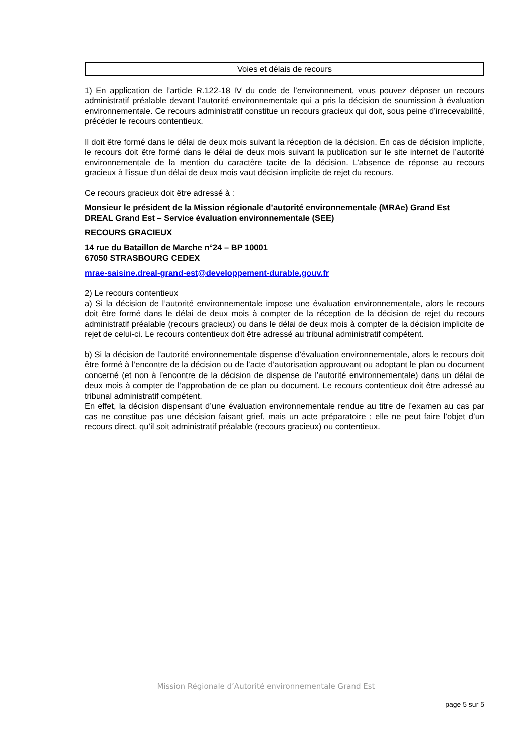Voies et délais de recours
1) En application de l’article R.122-18 IV du code de l’environnement, vous pouvez déposer un recours administratif préalable devant l’autorité environnementale qui a pris la décision de soumission à évaluation environnementale. Ce recours administratif constitue un recours gracieux qui doit, sous peine d’irrecevabilité, précéder le recours contentieux.
Il doit être formé dans le délai de deux mois suivant la réception de la décision. En cas de décision implicite, le recours doit être formé dans le délai de deux mois suivant la publication sur le site internet de l’autorité environnementale de la mention du caractère tacite de la décision. L’absence de réponse au recours gracieux à l’issue d’un délai de deux mois vaut décision implicite de rejet du recours.
Ce recours gracieux doit être adressé à :
Monsieur le président de la Mission régionale d’autorité environnementale (MRAe) Grand Est
DREAL Grand Est – Service évaluation environnementale (SEE)
RECOURS GRACIEUX
14 rue du Bataillon de Marche n°24 – BP 10001
67050 STRASBOURG CEDEX
mrae-saisine.dreal-grand-est@developpement-durable.gouv.fr
2) Le recours contentieux
a) Si la décision de l’autorité environnementale impose une évaluation environnementale, alors le recours doit être formé dans le délai de deux mois à compter de la réception de la décision de rejet du recours administratif préalable (recours gracieux) ou dans le délai de deux mois à compter de la décision implicite de rejet de celui-ci. Le recours contentieux doit être adressé au tribunal administratif compétent.
b) Si la décision de l’autorité environnementale dispense d’évaluation environnementale, alors le recours doit être formé à l’encontre de la décision ou de l’acte d’autorisation approuvant ou adoptant le plan ou document concerné (et non à l’encontre de la décision de dispense de l’autorité environnementale) dans un délai de deux mois à compter de l’approbation de ce plan ou document. Le recours contentieux doit être adressé au tribunal administratif compétent.
En effet, la décision dispensant d’une évaluation environnementale rendue au titre de l’examen au cas par cas ne constitue pas une décision faisant grief, mais un acte préparatoire ; elle ne peut faire l’objet d’un recours direct, qu’il soit administratif préalable (recours gracieux) ou contentieux.
Mission Régionale d’Autorité environnementale Grand Est
page 5 sur 5